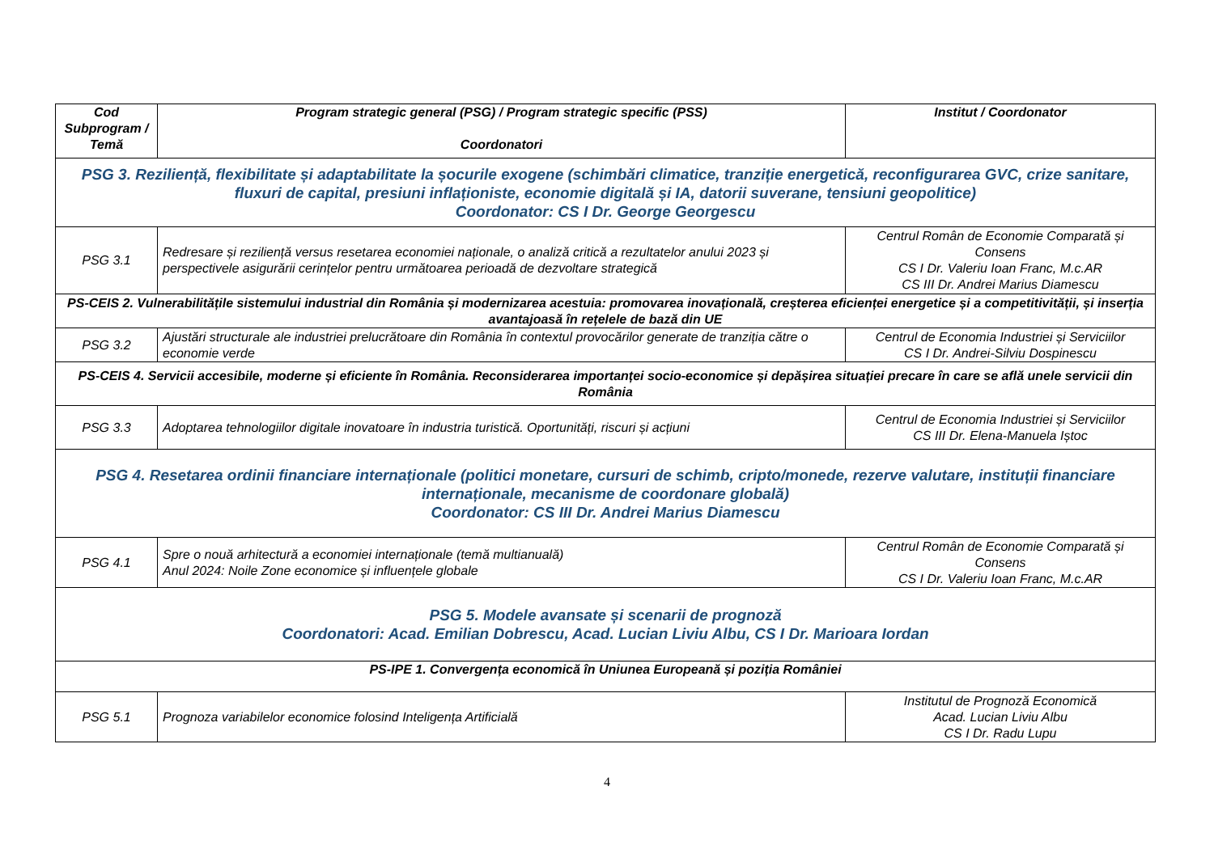| Cod Subprogram / Temă | Program strategic general (PSG) / Program strategic specific (PSS) Coordonatori | Institut / Coordonator |
| --- | --- | --- |
| PSG 3. Reziliență, flexibilitate și adaptabilitate la șocurile exogene (schimbări climatice, tranziție energetică, reconfigurarea GVC, crize sanitare, fluxuri de capital, presiuni inflaționiste, economie digitală și IA, datorii suverane, tensiuni geopolitice) Coordonator: CS I Dr. George Georgescu | | |
| PSG 3.1 | Redresare și reziliență versus resetarea economiei naționale, o analiză critică a rezultatelor anului 2023 și perspectivele asigurării cerințelor pentru următoarea perioadă de dezvoltare strategică | Centrul Român de Economie Comparată și Consens CS I Dr. Valeriu Ioan Franc, M.c.AR CS III Dr. Andrei Marius Diamescu |
| PS-CEIS 2. Vulnerabilitățile sistemului industrial din România și modernizarea acestuia: promovarea inovațională, creșterea eficienței energetice și a competitivității, și inserția avantajoasă în rețelele de bază din UE | | |
| PSG 3.2 | Ajustări structurale ale industriei prelucrătoare din România în contextul provocărilor generate de tranziția către o economie verde | Centrul de Economia Industriei și Serviciilor CS I Dr. Andrei-Silviu Dospinescu |
| PS-CEIS 4. Servicii accesibile, moderne și eficiente în România. Reconsiderarea importanței socio-economice și depășirea situației precare în care se află unele servicii din România | | |
| PSG 3.3 | Adoptarea tehnologiilor digitale inovatoare în industria turistică. Oportunități, riscuri și acțiuni | Centrul de Economia Industriei și Serviciilor CS III Dr. Elena-Manuela Iștoc |
| PSG 4. Resetarea ordinii financiare internaționale (politici monetare, cursuri de schimb, cripto/monede, rezerve valutare, instituții financiare internaționale, mecanisme de coordonare globală) Coordonator: CS III Dr. Andrei Marius Diamescu | | |
| PSG 4.1 | Spre o nouă arhitectură a economiei internaționale (temă multianuală) Anul 2024: Noile Zone economice și influențele globale | Centrul Român de Economie Comparată și Consens CS I Dr. Valeriu Ioan Franc, M.c.AR |
| PSG 5. Modele avansate și scenarii de prognoză Coordonatori: Acad. Emilian Dobrescu, Acad. Lucian Liviu Albu, CS I Dr. Marioara Iordan | | |
| PS-IPE 1. Convergența economică în Uniunea Europeană și poziția României | | |
| PSG 5.1 | Prognoza variabilelor economice folosind Inteligența Artificială | Institutul de Prognoză Economică Acad. Lucian Liviu Albu CS I Dr. Radu Lupu |
4